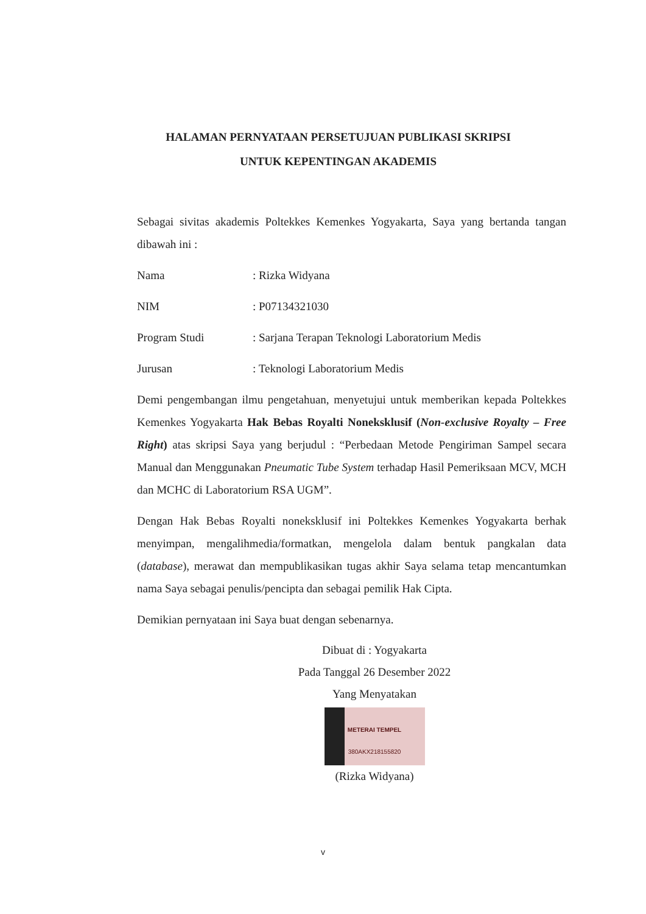HALAMAN PERNYATAAN PERSETUJUAN PUBLIKASI SKRIPSI
UNTUK KEPENTINGAN AKADEMIS
Sebagai sivitas akademis Poltekkes Kemenkes Yogyakarta, Saya yang bertanda tangan dibawah ini :
Nama: Rizka Widyana
NIM: P07134321030
Program Studi: Sarjana Terapan Teknologi Laboratorium Medis
Jurusan: Teknologi Laboratorium Medis
Demi pengembangan ilmu pengetahuan, menyetujui untuk memberikan kepada Poltekkes Kemenkes Yogyakarta Hak Bebas Royalti Noneksklusif (Non-exclusive Royalty – Free Right) atas skripsi Saya yang berjudul : “Perbedaan Metode Pengiriman Sampel secara Manual dan Menggunakan Pneumatic Tube System terhadap Hasil Pemeriksaan MCV, MCH dan MCHC di Laboratorium RSA UGM”.
Dengan Hak Bebas Royalti noneksklusif ini Poltekkes Kemenkes Yogyakarta berhak menyimpan, mengalihmedia/formatkan, mengelola dalam bentuk pangkalan data (database), merawat dan mempublikasikan tugas akhir Saya selama tetap mencantumkan nama Saya sebagai penulis/pencipta dan sebagai pemilik Hak Cipta.
Demikian pernyataan ini Saya buat dengan sebenarnya.
Dibuat di : Yogyakarta
Pada Tanggal 26 Desember 2022
Yang Menyatakan
METERAI TEMPEL
380AKX218155820
(Rizka Widyana)
v